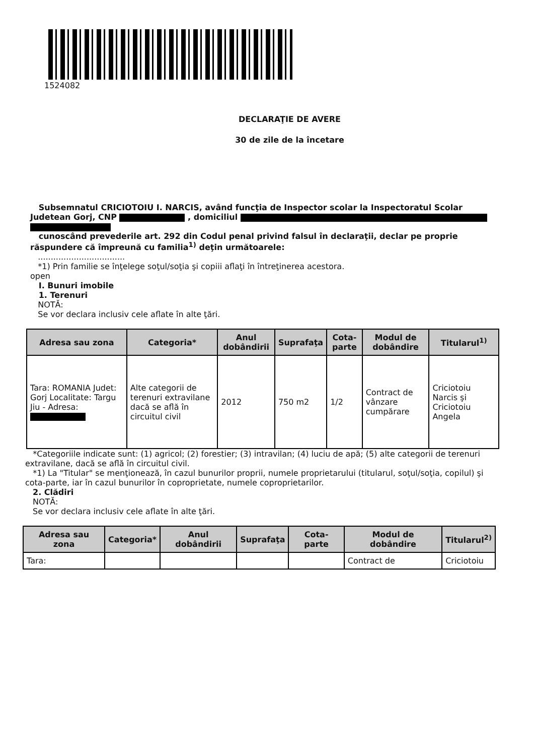1524082
DECLARAŢIE DE AVERE
30 de zile de la încetare
Subsemnatul CRICIOTOIU I. NARCIS, având funcţia de Inspector scolar la Inspectoratul Scolar Judetean Gorj, CNP , domiciliul
cunoscând prevederile art. 292 din Codul penal privind falsul în declaraţii, declar pe proprie răspundere că împreună cu familia<sup>1)</sup> deţin următoarele:
..................................
*1) Prin familie se înţelege soţul/soţia şi copiii aflaţi în întreţinerea acestora.
open
I. Bunuri imobile
1. Terenuri
NOTĂ:
Se vor declara inclusiv cele aflate în alte ţări.
| Adresa sau zona | Categoria* | Anul dobândirii | Suprafaţa | Cota-parte | Modul de dobândire | Titularul<sup>1)</sup> |
| --- | --- | --- | --- | --- | --- | --- |
| Tara: ROMANIA Judet: Gorj Localitate: Targu Jiu - Adresa: | Alte categorii de terenuri extravilane dacă se află în circuitul civil | 2012 | 750 m2 | 1/2 | Contract de vânzare cumpărare | Criciotoiu Narcis şi Criciotoiu Angela |
*Categoriile indicate sunt: (1) agricol; (2) forestier; (3) intravilan; (4) luciu de apă; (5) alte categorii de terenuri extravilane, dacă se află în circuitul civil.
*1) La "Titular" se menţionează, în cazul bunurilor proprii, numele proprietarului (titularul, soţul/soţia, copilul) şi cota-parte, iar în cazul bunurilor în coproprietate, numele coproprietarilor.
2. Clădiri
NOTĂ:
Se vor declara inclusiv cele aflate în alte ţări.
| Adresa sau zona | Categoria* | Anul dobândirii | Suprafaţa | Cota-parte | Modul de dobândire | Titularul<sup>2)</sup> |
| --- | --- | --- | --- | --- | --- | --- |
| Tara: | | | | | Contract de | Criciotoiu |